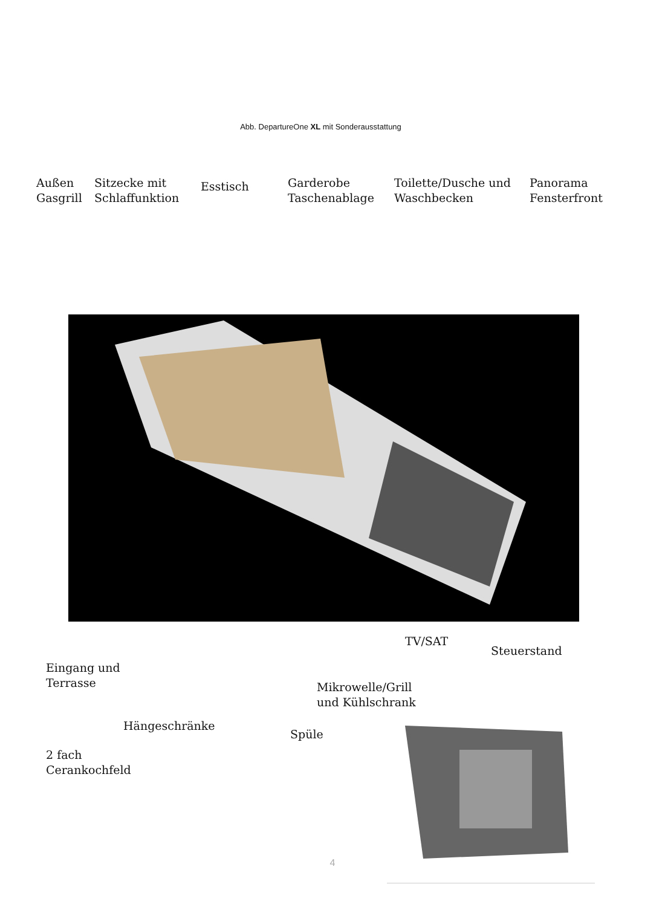Abb. DepartureOne XL mit Sonderausstattung
Außen
Gasgrill
Sitzecke mit
Schlaffunktion
Esstisch
Garderobe
Taschenablage
Toilette/Dusche und
Waschbecken
Panorama
Fensterfront
TV/SAT
Steuerstand
Eingang und
Terrasse
Mikrowelle/Grill
und Kühlschrank
Hängeschränke
Spüle
2 fach
Cerankochfeld
4